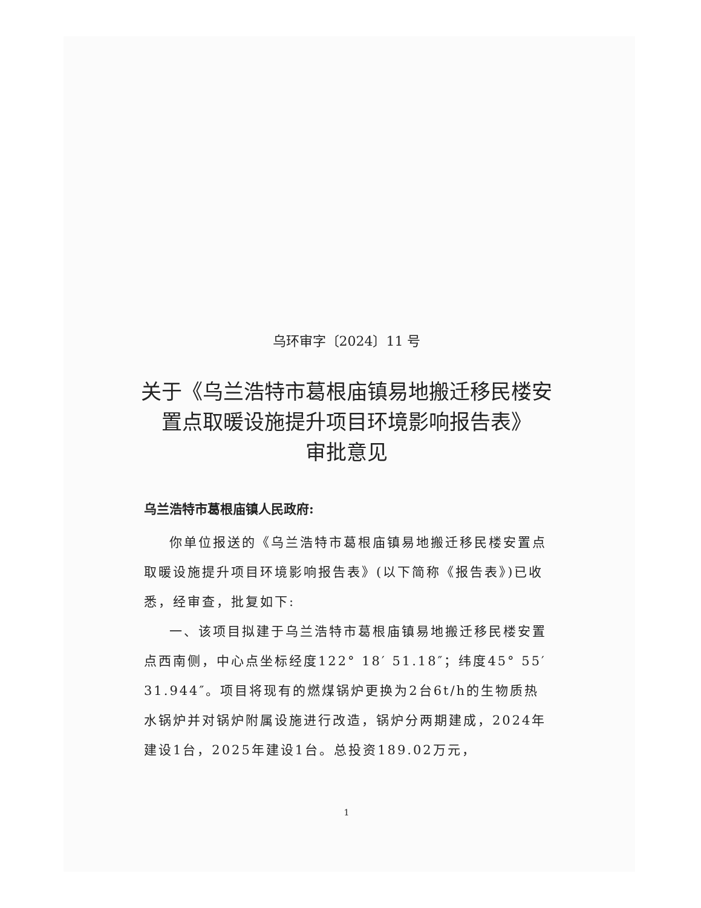乌环审字〔2024〕11 号
关于《乌兰浩特市葛根庙镇易地搬迁移民楼安置点取暖设施提升项目环境影响报告表》
审批意见
乌兰浩特市葛根庙镇人民政府:
你单位报送的《乌兰浩特市葛根庙镇易地搬迁移民楼安置点取暖设施提升项目环境影响报告表》(以下简称《报告表》)已收悉，经审查，批复如下:
一、该项目拟建于乌兰浩特市葛根庙镇易地搬迁移民楼安置点西南侧，中心点坐标经度122° 18′ 51.18″；纬度45° 55′ 31.944″。项目将现有的燃煤锅炉更换为2台6t/h的生物质热水锅炉并对锅炉附属设施进行改造，锅炉分两期建成，2024年建设1台，2025年建设1台。总投资189.02万元，
1